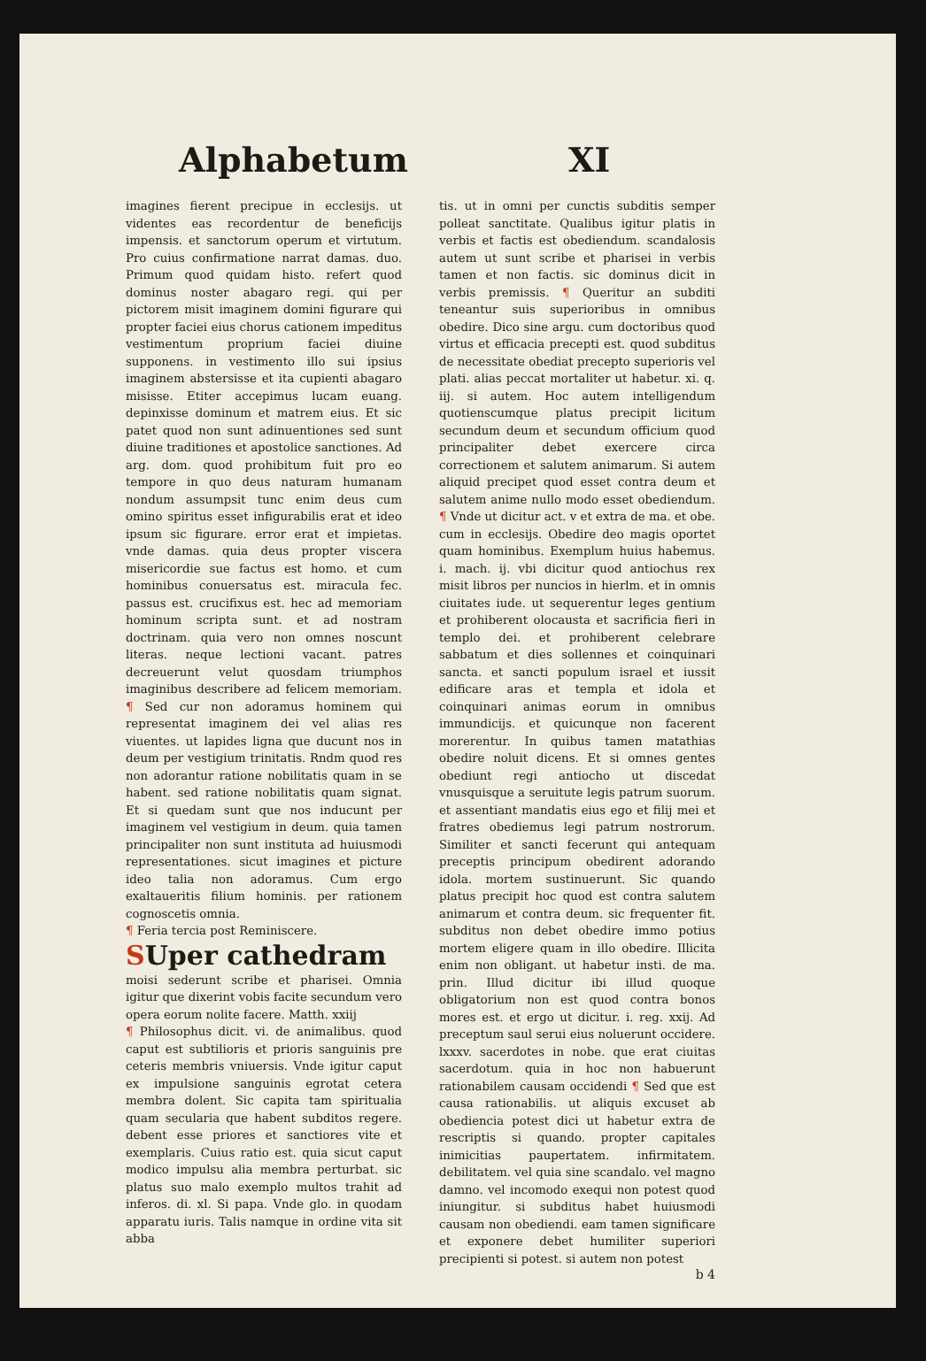Alphabetum XI
imagines fierent precipue in ecclesijs. ut videntes eas recordentur de beneficijs impensis. et sanctorum operum et virtutum. Pro cuius confirmatione narrat damas. duo. Primum quod quidam histo. refert quod dominus noster abagaro regi. qui per pictorem misit imaginem domini figurare qui propter faciei eius chorus cationem impeditus vestimentum proprium faciei diuine supponens. in vestimento illo sui ipsius imaginem abstersisse et ita cupienti abagaro misisse. Etiter accepimus lucam euang. depinxisse dominum et matrem eius. Et sic patet quod non sunt adinuentiones sed sunt diuine traditiones et apostolice sanctiones. Ad arg. dom. quod prohibitum fuit pro eo tempore in quo deus naturam humanam nondum assumpsit tunc enim deus cum omino spiritus esset infigurabilis erat et ideo ipsum sic figurare. error erat et impietas. vnde damas. quia deus propter viscera misericordie sue factus est homo. et cum hominibus conuersatus est. miracula fec. passus est. crucifixus est. hec ad memoriam hominum scripta sunt. et ad nostram doctrinam. quia vero non omnes noscunt literas. neque lectioni vacant. patres decreuerunt velut quosdam triumphos imaginibus describere ad felicem memoriam. ¶ Sed cur non adoramus hominem qui representat imaginem dei vel alias res viuentes. ut lapides ligna que ducunt nos in deum per vestigium trinitatis. Rndm quod res non adorantur ratione nobilitatis quam in se habent. sed ratione nobilitatis quam signat. Et si quedam sunt que nos inducunt per imaginem vel vestigium in deum. quia tamen principaliter non sunt instituta ad huiusmodi representationes. sicut imagines et picture ideo talia non adoramus. Cum ergo exaltaueritis filium hominis. per rationem cognoscetis omnia.
¶ Feria tercia post Reminiscere.
SUper cathedram
moisi sederunt scribe et pharisei. Omnia igitur que dixerint vobis facite secundum vero opera eorum nolite facere. Matth. xxiij
¶ Philosophus dicit. vi. de animalibus. quod caput est subtilioris et prioris sanguinis pre ceteris membris vniuersis. Vnde igitur caput ex impulsione sanguinis egrotat cetera membra dolent. Sic capita tam spiritualia quam secularia que habent subditos regere. debent esse priores et sanctiores vite et exemplaris. Cuius ratio est. quia sicut caput modico impulsu alia membra perturbat. sic platus suo malo exemplo multos trahit ad inferos. di. xl. Si papa. Vnde glo. in quodam apparatu iuris. Talis namque in ordine vita sit abba
tis. ut in omni per cunctis subditis semper polleat sanctitate. Qualibus igitur platis in verbis et factis est obediendum. scandalosis autem ut sunt scribe et pharisei in verbis tamen et non factis. sic dominus dicit in verbis premissis. ¶ Queritur an subditi teneantur suis superioribus in omnibus obedire. Dico sine argu. cum doctoribus quod virtus et efficacia precepti est. quod subditus de necessitate obediat precepto superioris vel plati. alias peccat mortaliter ut habetur. xi. q. iij. si autem. Hoc autem intelligendum quotienscumque platus precipit licitum secundum deum et secundum officium quod principaliter debet exercere circa correctionem et salutem animarum. Si autem aliquid precipet quod esset contra deum et salutem anime nullo modo esset obediendum. ¶ Vnde ut dicitur act. v et extra de ma. et obe. cum in ecclesijs. Obedire deo magis oportet quam hominibus. Exemplum huius habemus. i. mach. ij. vbi dicitur quod antiochus rex misit libros per nuncios in hierlm. et in omnis ciuitates iude. ut sequerentur leges gentium et prohiberent olocausta et sacrificia fieri in templo dei. et prohiberent celebrare sabbatum et dies sollennes et coinquinari sancta. et sancti populum israel et iussit edificare aras et templa et idola et coinquinari animas eorum in omnibus immundicijs. et quicunque non facerent morerentur. In quibus tamen matathias obedire noluit dicens. Et si omnes gentes obediunt regi antiocho ut discedat vnusquisque a seruitute legis patrum suorum. et assentiant mandatis eius ego et filij mei et fratres obediemus legi patrum nostrorum. Similiter et sancti fecerunt qui antequam preceptis principum obedirent adorando idola. mortem sustinuerunt. Sic quando platus precipit hoc quod est contra salutem animarum et contra deum. sic frequenter fit. subditus non debet obedire immo potius mortem eligere quam in illo obedire. Illicita enim non obligant. ut habetur insti. de ma. prin. Illud dicitur ibi illud quoque obligatorium non est quod contra bonos mores est. et ergo ut dicitur. i. reg. xxij. Ad preceptum saul serui eius noluerunt occidere. lxxxv. sacerdotes in nobe. que erat ciuitas sacerdotum. quia in hoc non habuerunt rationabilem causam occidendi ¶ Sed que est causa rationabilis. ut aliquis excuset ab obediencia potest dici ut habetur extra de rescriptis si quando. propter capitales inimicitias paupertatem. infirmitatem. debilitatem. vel quia sine scandalo. vel magno damno. vel incomodo exequi non potest quod iniungitur. si subditus habet huiusmodi causam non obediendi. eam tamen significare et exponere debet humiliter superiori precipienti si potest. si autem non potest
b 4